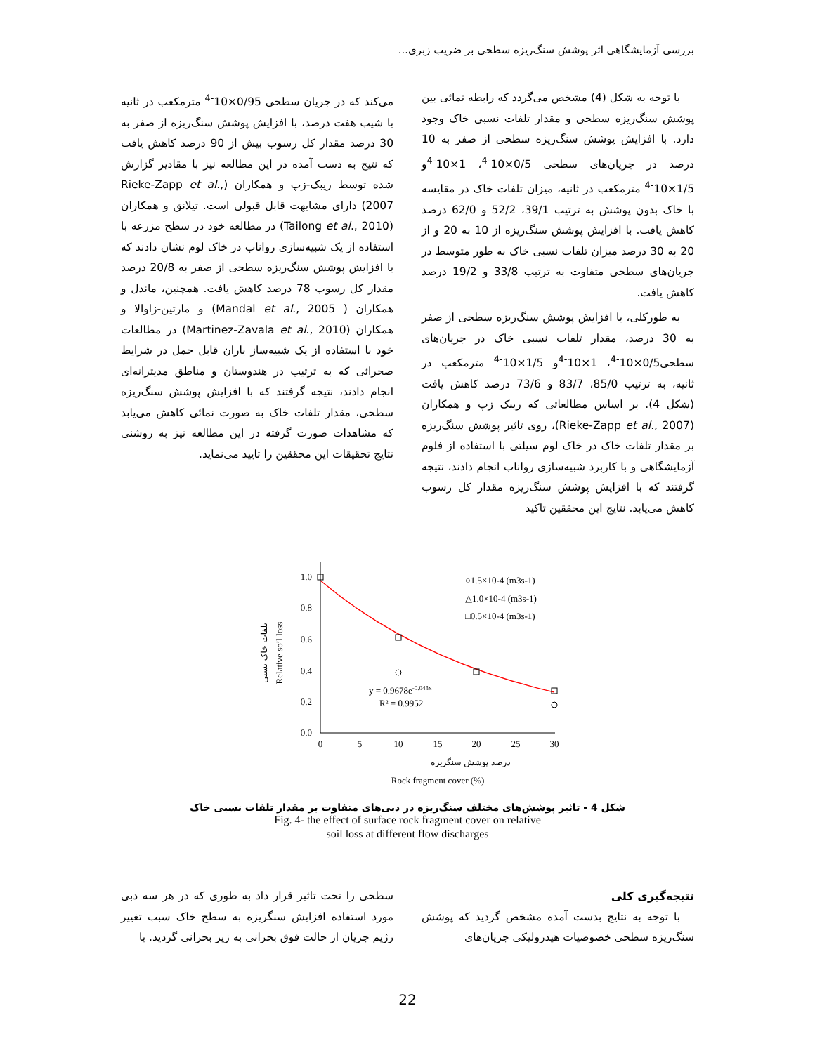بررسی آزمایشگاهی اثر پوشش سنگ‌ریزه سطحی بر ضریب زبری...
با توجه به شکل (4) مشخص می‌گردد که رابطه نمائی بین پوشش سنگ‌ریزه سطحی و مقدار تلفات نسبی خاک وجود دارد. با افزایش پوشش سنگ‌ریزه سطحی از صفر به 10 درصد در جریان‌های سطحی 0/5×10<sup>-4</sup>، 1×10<sup>-4</sup>و 1/5×10<sup>-4</sup> مترمکعب در ثانیه، میزان تلفات خاک در مقایسه با خاک بدون پوشش به ترتیب 39/1، 52/2 و 62/0 درصد کاهش یافت. با افزایش پوشش سنگ‌ریزه از 10 به 20 و از 20 به 30 درصد میزان تلفات نسبی خاک به طور متوسط در جریان‌های سطحی متفاوت به ترتیب 33/8 و 19/2 درصد کاهش یافت.
به طورکلی، با افزایش پوشش سنگ‌ریزه سطحی از صفر به 30 درصد، مقدار تلفات نسبی خاک در جریان‌های سطحی0/5×10<sup>-4</sup>، 1×10<sup>-4</sup>و 1/5×10<sup>-4</sup> مترمکعب در ثانیه، به ترتیب 85/0، 83/7 و 73/6 درصد کاهش یافت (شکل 4). بر اساس مطالعاتی که ریبک زپ و همکاران (Rieke-Zapp et al., 2007)، روی تاثیر پوشش سنگ‌ریزه بر مقدار تلفات خاک در خاک لوم سیلتی با استفاده از فلوم آزمایشگاهی و با کاربرد شبیه‌سازی رواناب انجام دادند، نتیجه گرفتند که با افزایش پوشش سنگ‌ریزه مقدار کل رسوب کاهش می‌یابد. نتایج این محققین تاکید
می‌کند که در جریان سطحی 0/95×10<sup>-4</sup> مترمکعب در ثانیه با شیب هفت درصد، با افزایش پوشش سنگ‌ریزه از صفر به 30 درصد مقدار کل رسوب بیش از 90 درصد کاهش یافت که نتیج به دست آمده در این مطالعه نیز با مقادیر گزارش شده توسط ریبک-زپ و همکاران (Rieke-Zapp et al., 2007) دارای مشابهت قابل قبولی است. تیلانق و همکاران (Tailong et al., 2010) در مطالعه خود در سطح مزرعه با استفاده از یک شبیه‌سازی رواناب در خاک لوم نشان دادند که با افزایش پوشش سنگ‌ریزه سطحی از صفر به 20/8 درصد مقدار کل رسوب 78 درصد کاهش یافت. همچنین، ماندل و همکاران ( Mandal et al., 2005) و مارتین-زاوالا و همکاران (Martinez-Zavala et al., 2010) در مطالعات خود با استفاده از یک شبیه‌ساز باران قابل حمل در شرایط صحرائی که به ترتیب در هندوستان و مناطق مدیترانه‌ای انجام دادند، نتیجه گرفتند که با افزایش پوشش سنگ‌ریزه سطحی، مقدار تلفات خاک به صورت نمائی کاهش می‌یابد که مشاهدات صورت گرفته در این مطالعه نیز به روشنی نتایج تحقیقات این محققین را تایید می‌نماید.
1.0
0.8
0.6
0.4
0.2
0.0
0
5
10
15
20
25
30
○1.5×10-4 (m3s-1)
△1.0×10-4 (m3s-1)
□0.5×10-4 (m3s-1)
y = 0.9678e-0.043x
R² = 0.9952
درصد پوشش سنگریزه
Rock fragment cover (%)
تلفات خاک نسبی
Relative soil loss
شکل 4 - تاثیر پوشش‌های مختلف سنگ‌ریزه در دبی‌های متفاوت بر مقدار تلفات نسبی خاک
Fig. 4- the effect of surface rock fragment cover on relative
soil loss at different flow discharges
نتیجه‌گیری کلی
با توجه به نتایج بدست آمده مشخص گردید که پوشش سنگ‌ریزه سطحی خصوصیات هیدرولیکی جریان‌های
سطحی را تحت تاثیر قرار داد به طوری که در هر سه دبی مورد استفاده افزایش سنگریزه به سطح خاک سبب تغییر رژیم جریان از حالت فوق بحرانی به زیر بحرانی گردید. با
22